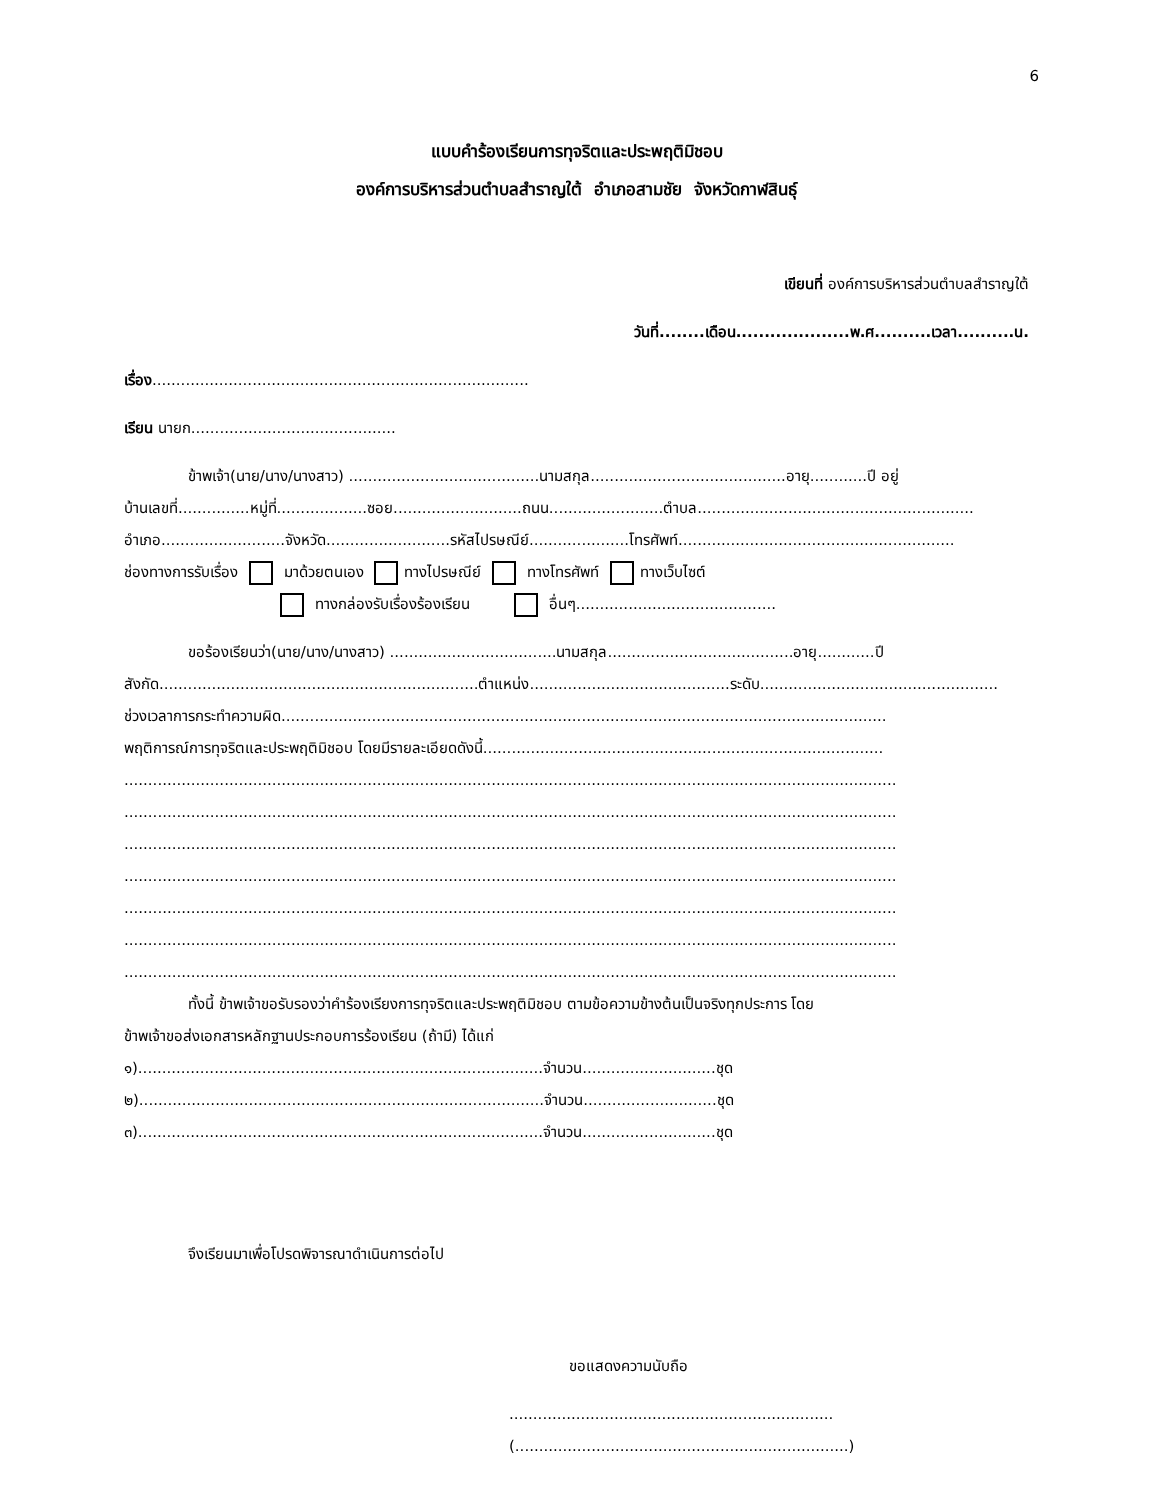6
แบบคำร้องเรียนการทุจริตและประพฤติมิชอบ
องค์การบริหารส่วนตำบลสำราญใต้ อำเภอสามชัย จังหวัดกาฬสินธุ์
เขียนที่ องค์การบริหารส่วนตำบลสำราญใต้
วันที่........เดือน....................พ.ศ..........เวลา..........น.
เรื่อง...............................................................................
เรียน นายก...........................................
ข้าพเจ้า(นาย/นาง/นางสาว) ........................................นามสกุล.........................................อายุ............ปี อยู่
บ้านเลขที่...............หมู่ที่...................ซอย...........................ถนน........................ตำบล..........................................................
อำเภอ..........................จังหวัด..........................รหัสไปรษณีย์.....................โทรศัพท์..........................................................
ช่องทางการรับเรื่อง มาด้วยตนเอง ทางไปรษณีย์ ทางโทรศัพท์ ทางเว็บไซต์
ทางกล่องรับเรื่องร้องเรียน อื่นๆ..........................................
ขอร้องเรียนว่า(นาย/นาง/นางสาว) ...................................นามสกุล.......................................อายุ............ปี
สังกัด...................................................................ตำแหน่ง..........................................ระดับ..................................................
ช่วงเวลาการกระทำความผิด...............................................................................................................................
พฤติการณ์การทุจริตและประพฤติมิชอบ โดยมีรายละเอียดดังนี้....................................................................................
..................................................................................................................................................................
..................................................................................................................................................................
..................................................................................................................................................................
..................................................................................................................................................................
..................................................................................................................................................................
..................................................................................................................................................................
..................................................................................................................................................................
ทั้งนี้ ข้าพเจ้าขอรับรองว่าคำร้องเรียงการทุจริตและประพฤติมิชอบ ตามข้อความข้างต้นเป็นจริงทุกประการ โดย
ข้าพเจ้าขอส่งเอกสารหลักฐานประกอบการร้องเรียน (ถ้ามี) ได้แก่
๑).....................................................................................จำนวน............................ชุด
๒).....................................................................................จำนวน............................ชุด
๓).....................................................................................จำนวน............................ชุด
จึงเรียนมาเพื่อโปรดพิจารณาดำเนินการต่อไป
ขอแสดงความนับถือ
....................................................................
(......................................................................)